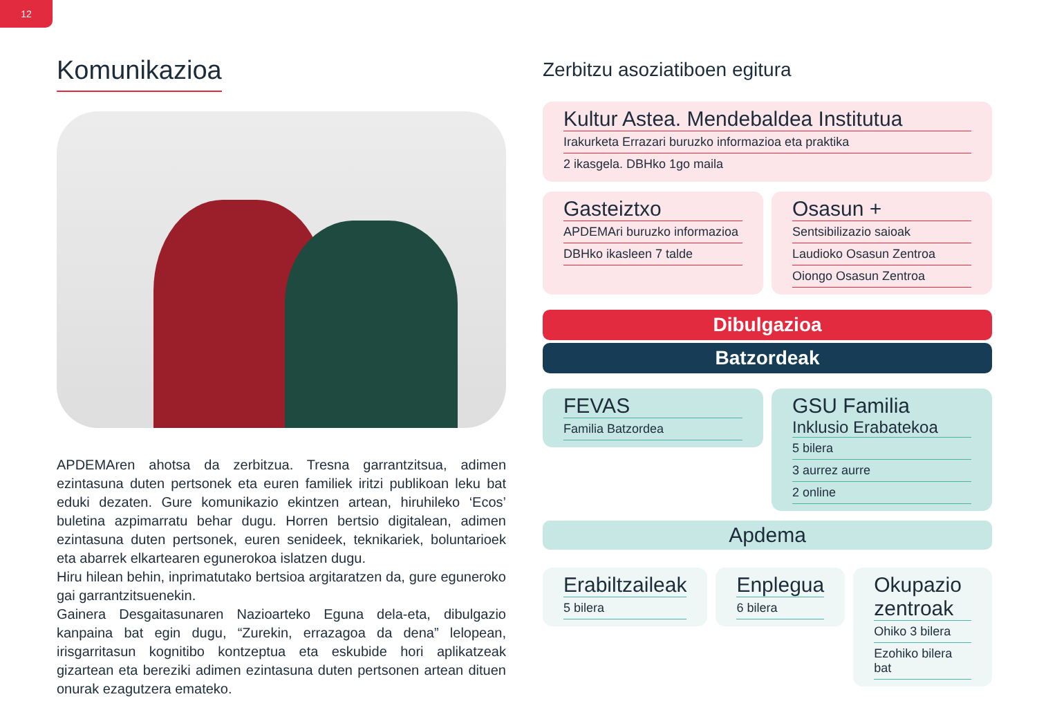12
Komunikazioa
APDEMAren ahotsa da zerbitzua. Tresna garrantzitsua, adimen ezintasuna duten pertsonek eta euren familiek iritzi publikoan leku bat eduki dezaten. Gure komunikazio ekintzen artean, hiruhileko ‘Ecos’ buletina azpimarratu behar dugu. Horren bertsio digitalean, adimen ezintasuna duten pertsonek, euren senideek, teknikariek, boluntarioek eta abarrek elkartearen egunerokoa islatzen dugu.
Hiru hilean behin, inprimatutako bertsioa argitaratzen da, gure eguneroko gai garrantzitsuenekin.
Gainera Desgaitasunaren Nazioarteko Eguna dela-eta, dibulgazio kanpaina bat egin dugu, “Zurekin, errazagoa da dena” lelopean, irisgarritasun kognitibo kontzeptua eta eskubide hori aplikatzeak gizartean eta bereziki adimen ezintasuna duten pertsonen artean dituen onurak ezagutzera emateko.
Zerbitzu asoziatiboen egitura
Kultur Astea. Mendebaldea Institutua
Irakurketa Errazari buruzko informazioa eta praktika
2 ikasgela. DBHko 1go maila
Gasteiztxo
APDEMAri buruzko informazioa
DBHko ikasleen 7 talde
Osasun +
Sentsibilizazio saioak
Laudioko Osasun Zentroa
Oiongo Osasun Zentroa
Dibulgazioa
Batzordeak
FEVAS
Familia Batzordea
GSU Familia
Inklusio Erabatekoa
5 bilera
3 aurrez aurre
2 online
Apdema
Erabiltzaileak
5 bilera
Enplegua
6 bilera
Okupazio zentroak
Ohiko 3 bilera
Ezohiko bilera bat